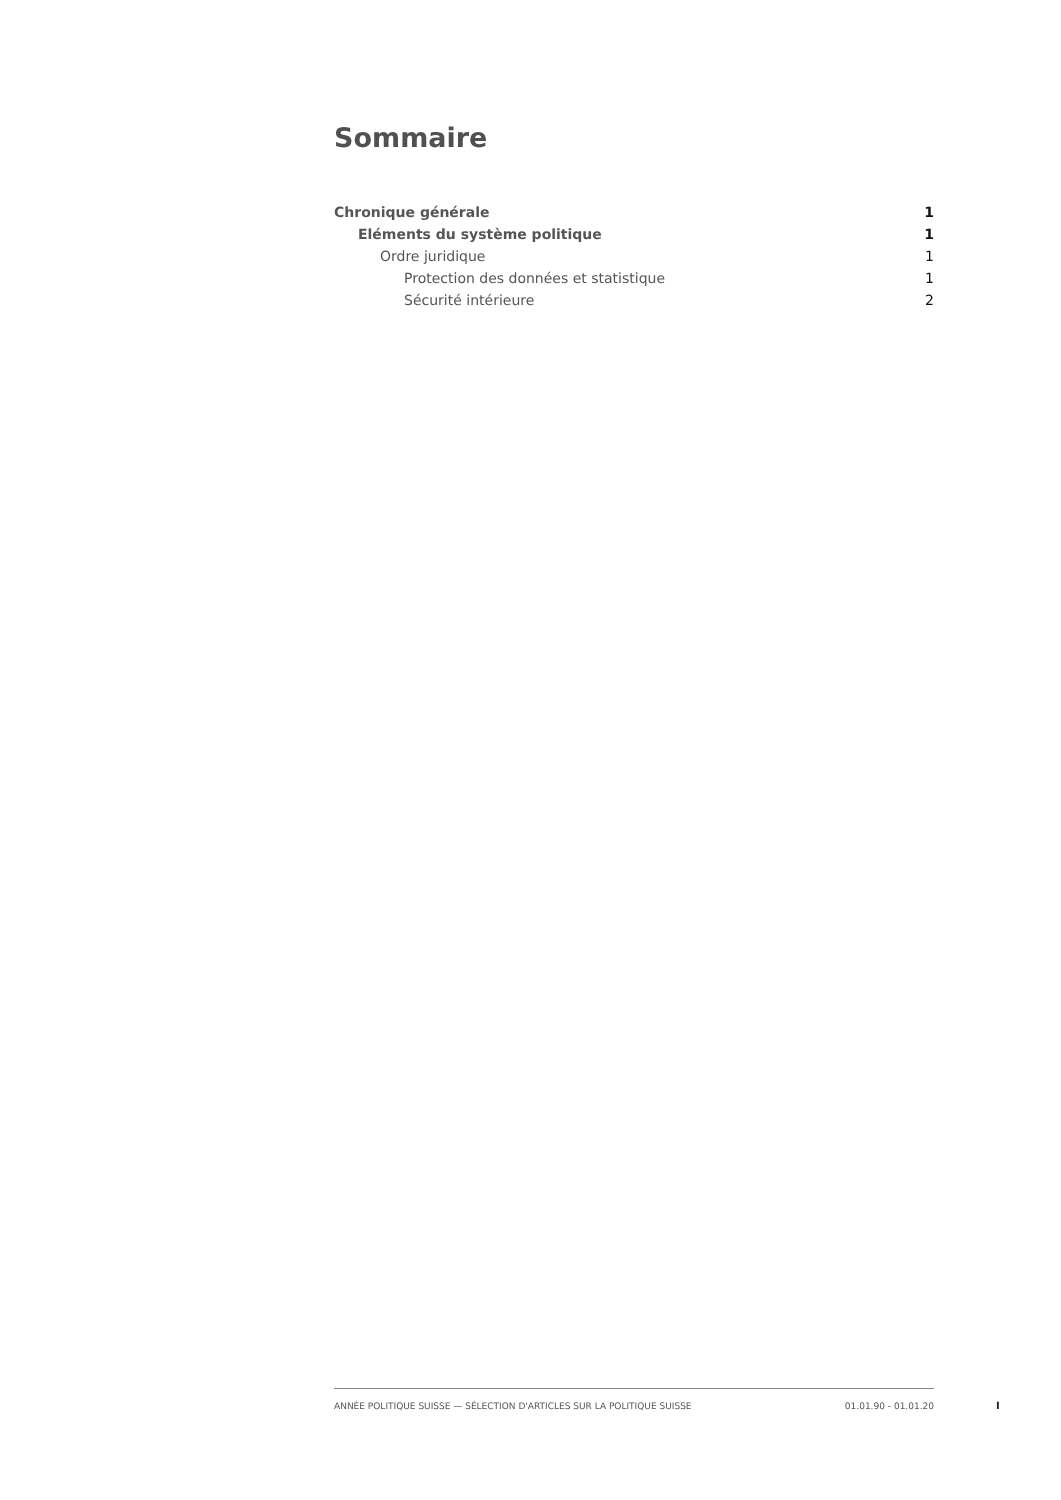Sommaire
Chronique générale 1
Eléments du système politique 1
Ordre juridique 1
Protection des données et statistique 1
Sécurité intérieure 2
ANNÉE POLITIQUE SUISSE — SÉLECTION D'ARTICLES SUR LA POLITIQUE SUISSE 01.01.90 - 01.01.20
I